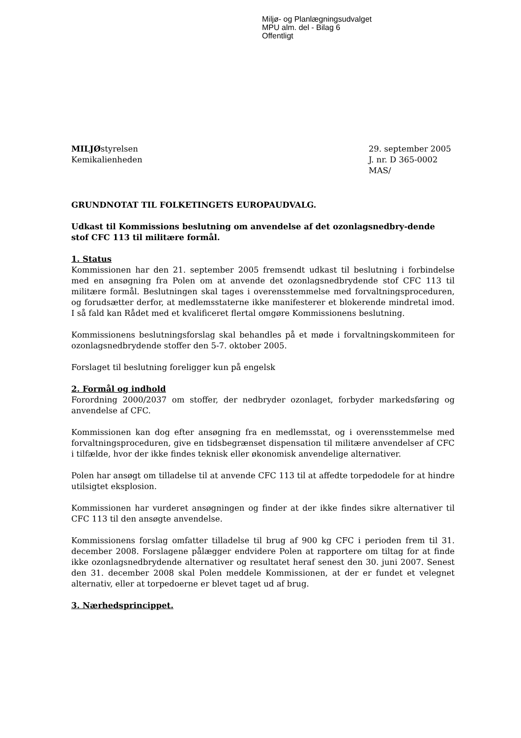Miljø- og Planlægningsudvalget
MPU alm. del - Bilag 6
Offentligt
MILJØstyrelsen
Kemikalienheden
29. september 2005
J. nr. D 365-0002
MAS/
GRUNDNOTAT TIL FOLKETINGETS EUROPAUDVALG.
Udkast til Kommissions beslutning om anvendelse af det ozonlagsnedbry-dende stof CFC 113 til militære formål.
1. Status
Kommissionen har den 21. september 2005 fremsendt udkast til beslutning i forbindelse med en ansøgning fra Polen om at anvende det ozonlagsnedbrydende stof CFC 113 til militære formål. Beslutningen skal tages i overensstemmelse med forvaltningsproceduren, og forudsætter derfor, at medlemsstaterne ikke manifesterer et blokerende mindretal imod. I så fald kan Rådet med et kvalificeret flertal omgøre Kommissionens beslutning.
Kommissionens beslutningsforslag skal behandles på et møde i forvaltningskommiteen for ozonlagsnedbrydende stoffer den 5-7. oktober 2005.
Forslaget til beslutning foreligger kun på engelsk
2. Formål og indhold
Forordning 2000/2037 om stoffer, der nedbryder ozonlaget, forbyder markedsføring og anvendelse af CFC.
Kommissionen kan dog efter ansøgning fra en medlemsstat, og i overensstemmelse med forvaltningsproceduren, give en tidsbegrænset dispensation til militære anvendelser af CFC i tilfælde, hvor der ikke findes teknisk eller økonomisk anvendelige alternativer.
Polen har ansøgt om tilladelse til at anvende CFC 113 til at affedte torpedodele for at hindre utilsigtet eksplosion.
Kommissionen har vurderet ansøgningen og finder at der ikke findes sikre alternativer til CFC 113 til den ansøgte anvendelse.
Kommissionens forslag omfatter tilladelse til brug af 900 kg CFC i perioden frem til 31. december 2008. Forslagene pålægger endvidere Polen at rapportere om tiltag for at finde ikke ozonlagsnedbrydende alternativer og resultatet heraf senest den 30. juni 2007. Senest den 31. december 2008 skal Polen meddele Kommissionen, at der er fundet et velegnet alternativ, eller at torpedoerne er blevet taget ud af brug.
3. Nærhedsprincippet.